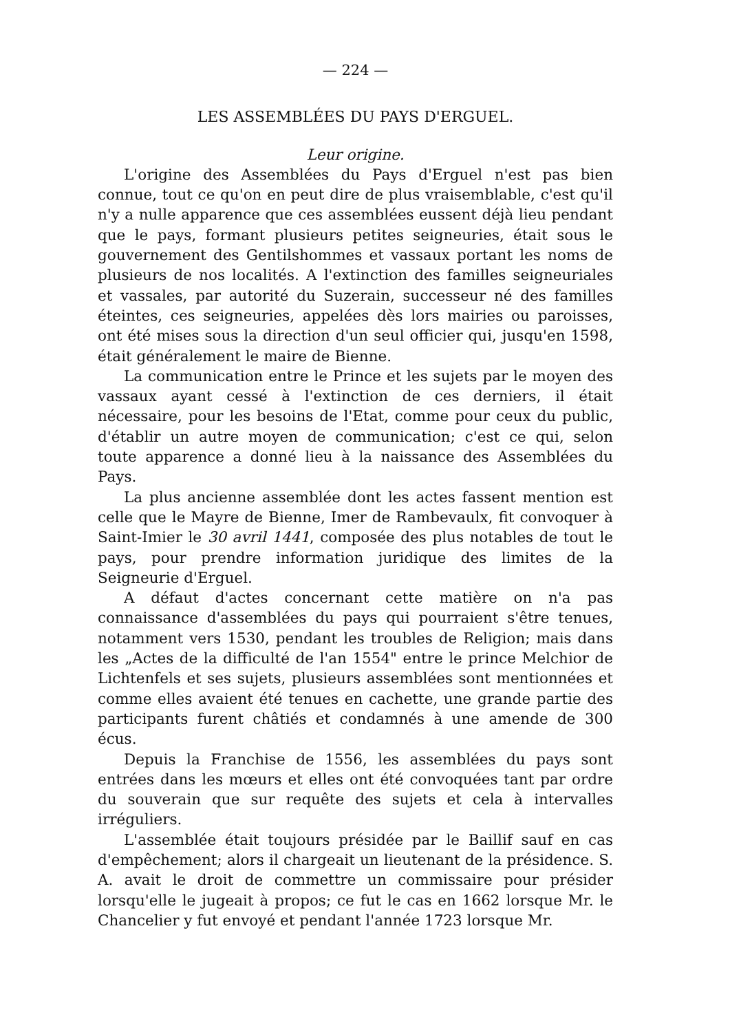— 224 —
LES ASSEMBLÉES DU PAYS D'ERGUEL.
Leur origine.
L'origine des Assemblées du Pays d'Erguel n'est pas bien connue, tout ce qu'on en peut dire de plus vraisemblable, c'est qu'il n'y a nulle apparence que ces assemblées eussent déjà lieu pendant que le pays, formant plusieurs petites seigneuries, était sous le gouvernement des Gentilshommes et vassaux portant les noms de plusieurs de nos localités. A l'extinction des familles seigneuriales et vassales, par autorité du Suzerain, successeur né des familles éteintes, ces seigneuries, appelées dès lors mairies ou paroisses, ont été mises sous la direction d'un seul officier qui, jusqu'en 1598, était généralement le maire de Bienne.
La communication entre le Prince et les sujets par le moyen des vassaux ayant cessé à l'extinction de ces derniers, il était nécessaire, pour les besoins de l'Etat, comme pour ceux du public, d'établir un autre moyen de communication; c'est ce qui, selon toute apparence a donné lieu à la naissance des Assemblées du Pays.
La plus ancienne assemblée dont les actes fassent mention est celle que le Mayre de Bienne, Imer de Rambevaulx, fit convoquer à Saint-Imier le 30 avril 1441, composée des plus notables de tout le pays, pour prendre information juridique des limites de la Seigneurie d'Erguel.
A défaut d'actes concernant cette matière on n'a pas connaissance d'assemblées du pays qui pourraient s'être tenues, notamment vers 1530, pendant les troubles de Religion; mais dans les „Actes de la difficulté de l'an 1554" entre le prince Melchior de Lichtenfels et ses sujets, plusieurs assemblées sont mentionnées et comme elles avaient été tenues en cachette, une grande partie des participants furent châtiés et condamnés à une amende de 300 écus.
Depuis la Franchise de 1556, les assemblées du pays sont entrées dans les mœurs et elles ont été convoquées tant par ordre du souverain que sur requête des sujets et cela à intervalles irréguliers.
L'assemblée était toujours présidée par le Baillif sauf en cas d'empêchement; alors il chargeait un lieutenant de la présidence. S. A. avait le droit de commettre un commissaire pour présider lorsqu'elle le jugeait à propos; ce fut le cas en 1662 lorsque Mr. le Chancelier y fut envoyé et pendant l'année 1723 lorsque Mr.